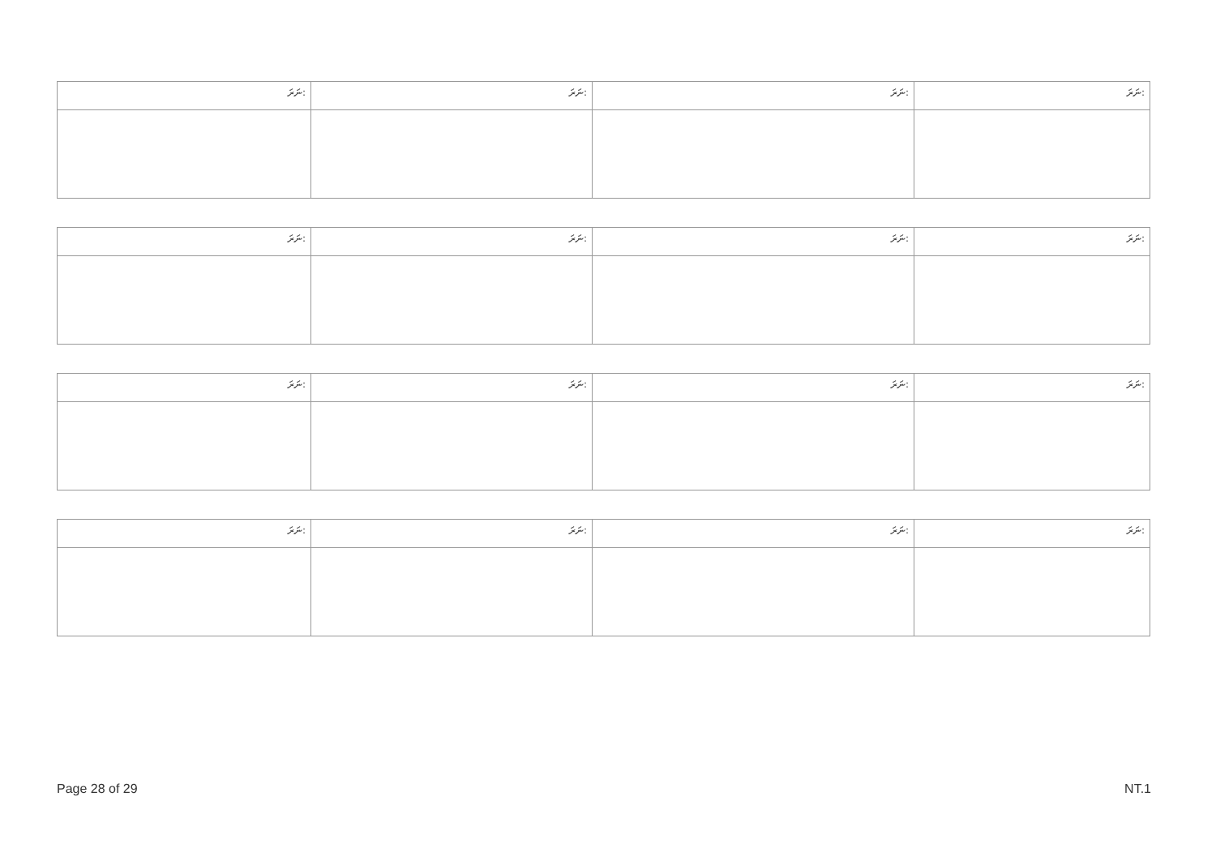| ނަރަ: | ނަރަ: | ނަރަ: | ނަރަ: |
| --- | --- | --- | --- |
| ނަރަ: | ނަރަ: | ނަރަ: | ނަރަ: |
| --- | --- | --- | --- |
| ނަރަ: | ނަރަ: | ނަރަ: | ނަރަ: |
| --- | --- | --- | --- |
| ނަރަ: | ނަރަ: | ނަރަ: | ނަރަ: |
| --- | --- | --- | --- |
Page 28 of 29 NT.1